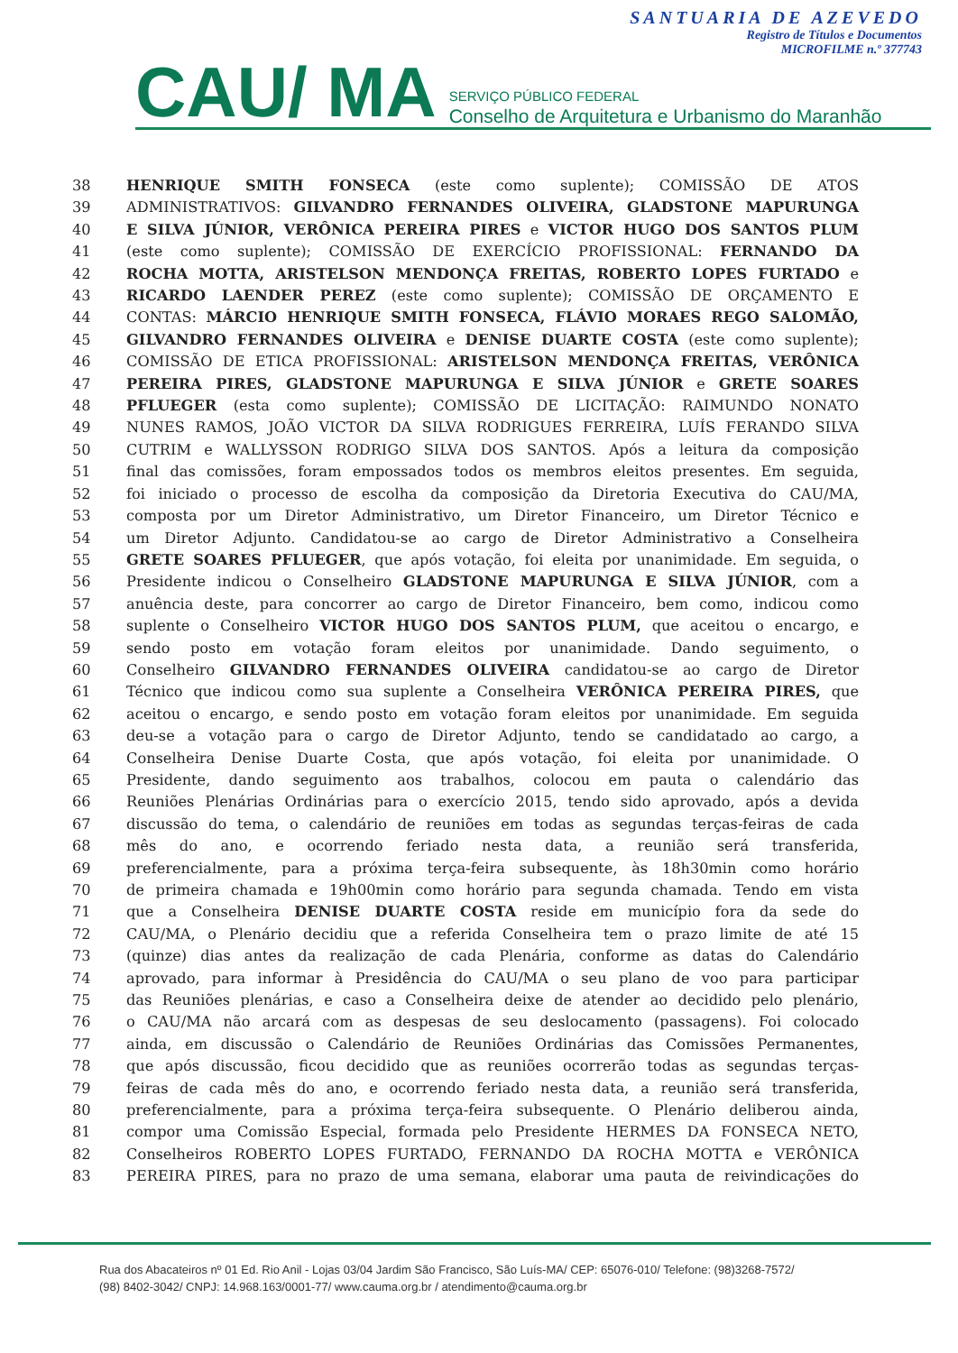SANTUARIA DE AZEVEDO
Registro de Títulos e Documentos
MICROFILME n.º 377743
CAU/ MA
SERVIÇO PÚBLICO FEDERAL
Conselho de Arquitetura e Urbanismo do Maranhão
38 HENRIQUE SMITH FONSECA (este como suplente); COMISSÃO DE ATOS
39 ADMINISTRATIVOS: GILVANDRO FERNANDES OLIVEIRA, GLADSTONE MAPURUNGA
40 E SILVA JÚNIOR, VERÔNICA PEREIRA PIRES e VICTOR HUGO DOS SANTOS PLUM
41 (este como suplente); COMISSÃO DE EXERCÍCIO PROFISSIONAL: FERNANDO DA
42 ROCHA MOTTA, ARISTELSON MENDONÇA FREITAS, ROBERTO LOPES FURTADO e
43 RICARDO LAENDER PEREZ (este como suplente); COMISSÃO DE ORÇAMENTO E
44 CONTAS: MÁRCIO HENRIQUE SMITH FONSECA, FLÁVIO MORAES REGO SALOMÃO,
45 GILVANDRO FERNANDES OLIVEIRA e DENISE DUARTE COSTA (este como suplente);
46 COMISSÃO DE ETICA PROFISSIONAL: ARISTELSON MENDONÇA FREITAS, VERÔNICA
47 PEREIRA PIRES, GLADSTONE MAPURUNGA E SILVA JÚNIOR e GRETE SOARES
48 PFLUEGER (esta como suplente); COMISSÃO DE LICITAÇÃO: RAIMUNDO NONATO
49 NUNES RAMOS, JOÃO VICTOR DA SILVA RODRIGUES FERREIRA, LUÍS FERANDO SILVA
50 CUTRIM e WALLYSSON RODRIGO SILVA DOS SANTOS. Após a leitura da composição
51 final das comissões, foram empossados todos os membros eleitos presentes. Em seguida,
52 foi iniciado o processo de escolha da composição da Diretoria Executiva do CAU/MA,
53 composta por um Diretor Administrativo, um Diretor Financeiro, um Diretor Técnico e
54 um Diretor Adjunto. Candidatou-se ao cargo de Diretor Administrativo a Conselheira
55 GRETE SOARES PFLUEGER, que após votação, foi eleita por unanimidade. Em seguida, o
56 Presidente indicou o Conselheiro GLADSTONE MAPURUNGA E SILVA JÚNIOR, com a
57 anuência deste, para concorrer ao cargo de Diretor Financeiro, bem como, indicou como
58 suplente o Conselheiro VICTOR HUGO DOS SANTOS PLUM, que aceitou o encargo, e
59 sendo posto em votação foram eleitos por unanimidade. Dando seguimento, o
60 Conselheiro GILVANDRO FERNANDES OLIVEIRA candidatou-se ao cargo de Diretor
61 Técnico que indicou como sua suplente a Conselheira VERÔNICA PEREIRA PIRES, que
62 aceitou o encargo, e sendo posto em votação foram eleitos por unanimidade. Em seguida
63 deu-se a votação para o cargo de Diretor Adjunto, tendo se candidatado ao cargo, a
64 Conselheira Denise Duarte Costa, que após votação, foi eleita por unanimidade. O
65 Presidente, dando seguimento aos trabalhos, colocou em pauta o calendário das
66 Reuniões Plenárias Ordinárias para o exercício 2015, tendo sido aprovado, após a devida
67 discussão do tema, o calendário de reuniões em todas as segundas terças-feiras de cada
68 mês do ano, e ocorrendo feriado nesta data, a reunião será transferida,
69 preferencialmente, para a próxima terça-feira subsequente, às 18h30min como horário
70 de primeira chamada e 19h00min como horário para segunda chamada. Tendo em vista
71 que a Conselheira DENISE DUARTE COSTA reside em município fora da sede do
72 CAU/MA, o Plenário decidiu que a referida Conselheira tem o prazo limite de até 15
73 (quinze) dias antes da realização de cada Plenária, conforme as datas do Calendário
74 aprovado, para informar à Presidência do CAU/MA o seu plano de voo para participar
75 das Reuniões plenárias, e caso a Conselheira deixe de atender ao decidido pelo plenário,
76 o CAU/MA não arcará com as despesas de seu deslocamento (passagens). Foi colocado
77 ainda, em discussão o Calendário de Reuniões Ordinárias das Comissões Permanentes,
78 que após discussão, ficou decidido que as reuniões ocorrerão todas as segundas terças-
79 feiras de cada mês do ano, e ocorrendo feriado nesta data, a reunião será transferida,
80 preferencialmente, para a próxima terça-feira subsequente. O Plenário deliberou ainda,
81 compor uma Comissão Especial, formada pelo Presidente HERMES DA FONSECA NETO,
82 Conselheiros ROBERTO LOPES FURTADO, FERNANDO DA ROCHA MOTTA e VERÔNICA
83 PEREIRA PIRES, para no prazo de uma semana, elaborar uma pauta de reivindicações do
Rua dos Abacateiros nº 01 Ed. Rio Anil - Lojas 03/04 Jardim São Francisco, São Luís-MA/ CEP: 65076-010/ Telefone: (98)3268-7572/
(98) 8402-3042/ CNPJ: 14.968.163/0001-77/ www.cauma.org.br / atendimento@cauma.org.br